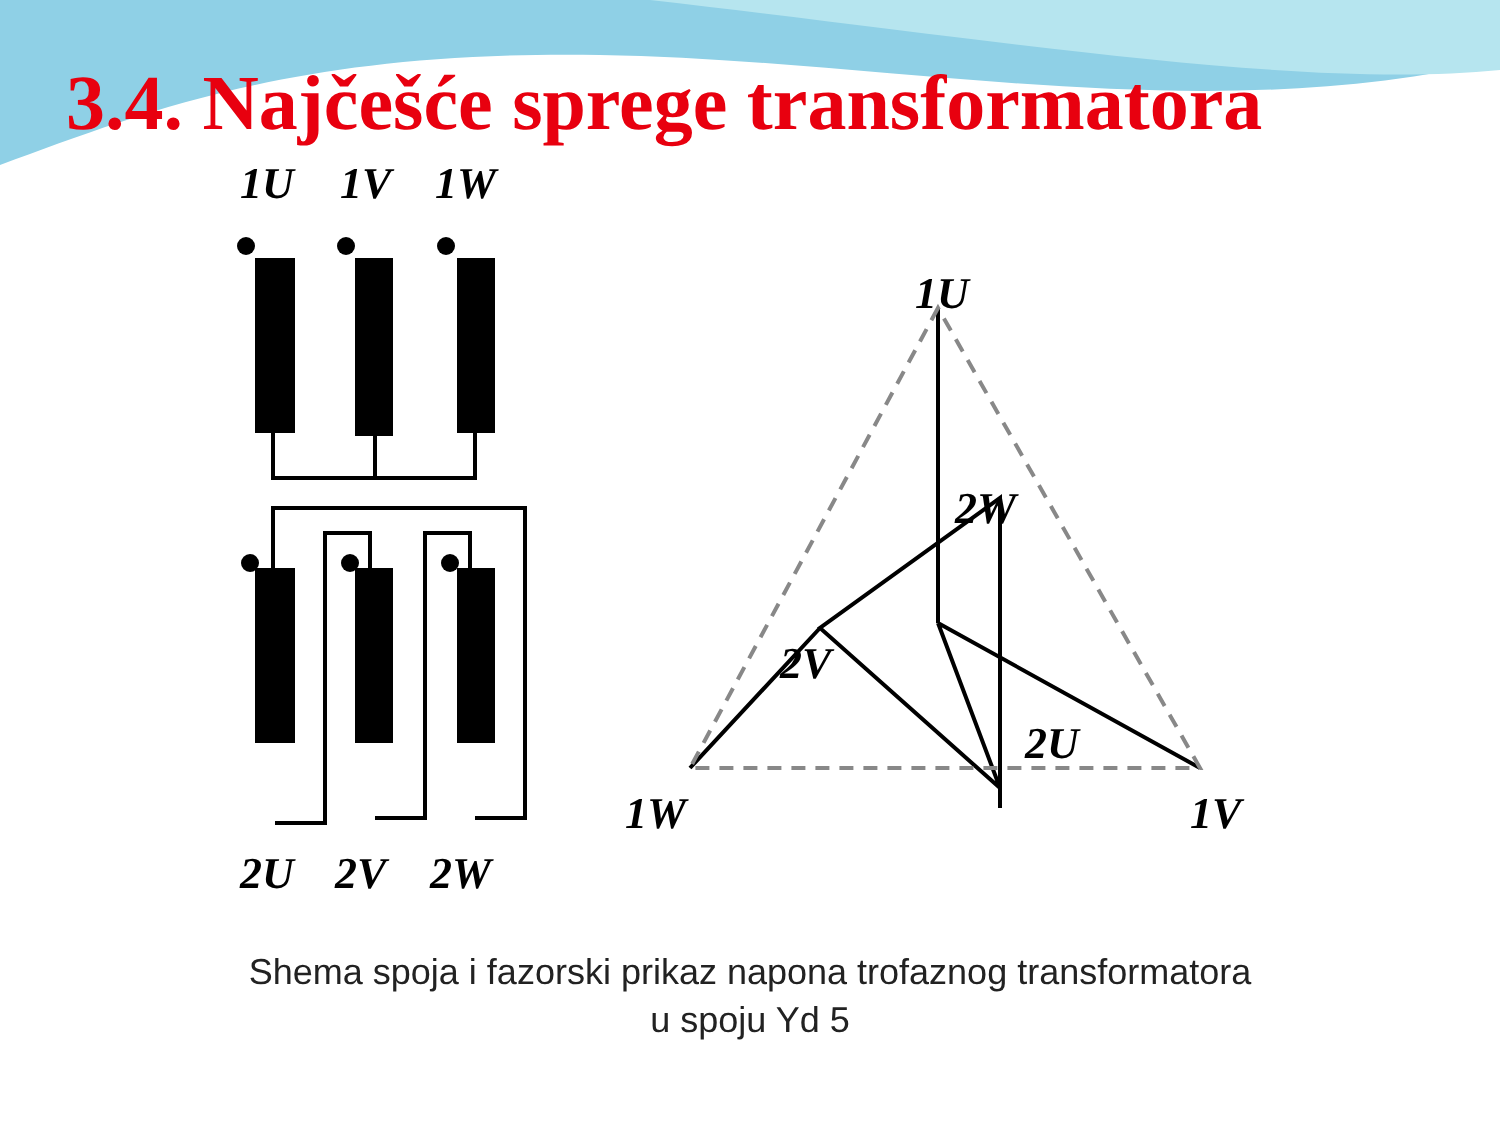3.4. Najčešće sprege transformatora
1U
1V
1W
2U
2V
2W
1U
2W
2V
2U
1W
1V
Shema spoja i fazorski prikaz napona trofaznog transformatora
u spoju Yd 5